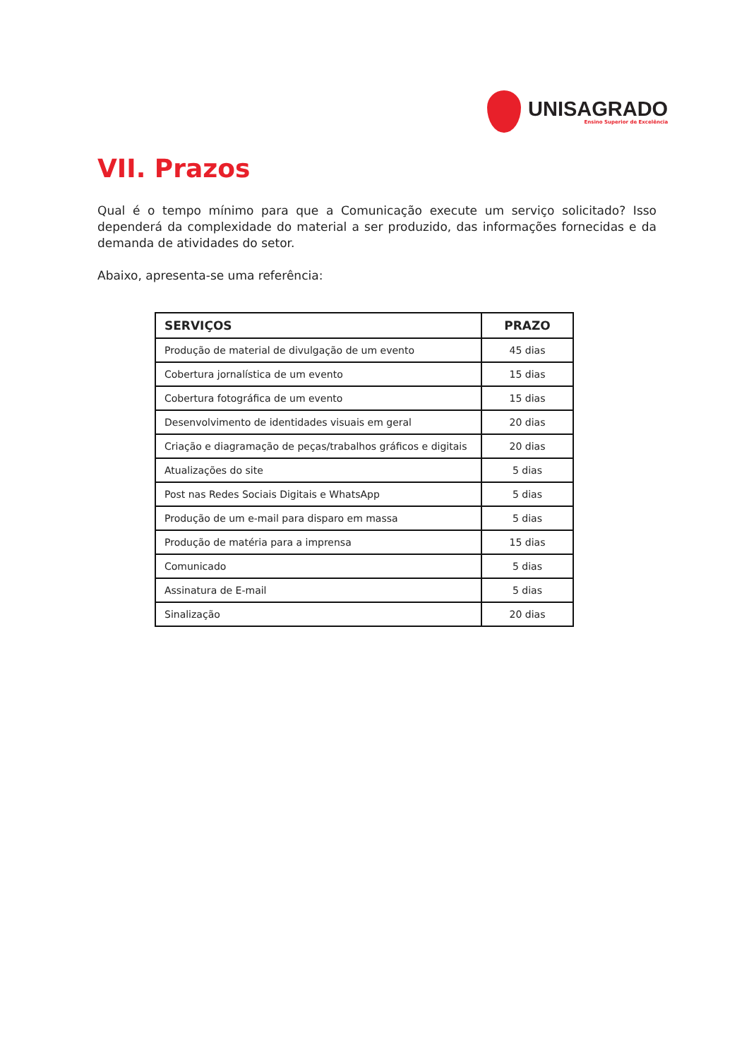UNISAGRADO
Ensino Superior de Excelência
VII. Prazos
Qual é o tempo mínimo para que a Comunicação execute um serviço solicitado? Isso dependerá da complexidade do material a ser produzido, das informações fornecidas e da demanda de atividades do setor.
Abaixo, apresenta-se uma referência:
| SERVIÇOS | PRAZO |
| --- | --- |
| Produção de material de divulgação de um evento | 45 dias |
| Cobertura jornalística de um evento | 15 dias |
| Cobertura fotográfica de um evento | 15 dias |
| Desenvolvimento de identidades visuais em geral | 20 dias |
| Criação e diagramação de peças/trabalhos gráficos e digitais | 20 dias |
| Atualizações do site | 5 dias |
| Post nas Redes Sociais Digitais e WhatsApp | 5 dias |
| Produção de um e-mail para disparo em massa | 5 dias |
| Produção de matéria para a imprensa | 15 dias |
| Comunicado | 5 dias |
| Assinatura de E-mail | 5 dias |
| Sinalização | 20 dias |